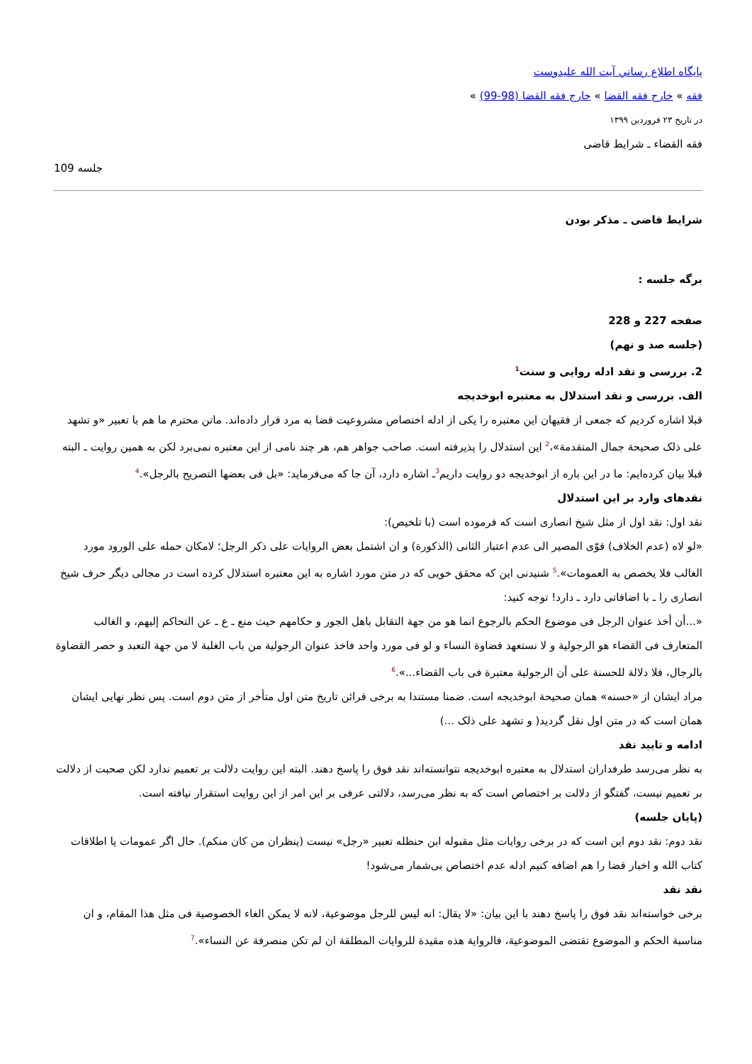پايگاه اطلاع رساني آيت الله عليدوست
فقه » خارج فقه القضا » خارج فقه القضا (98-99) »
در تاریخ ۲۳ فروردین ۱۳۹۹
فقه القضاء ـ شرایط قاضی
جلسه 109
شرایط قاضی ـ مذکر بودن
برگه جلسه :
صفحه 227 و 228
(جلسه صد و نهم)
2. بررسی و نقد ادله روایی و سنت<sup>1</sup>
الف. بررسی و نقد استدلال به معتبره ابوخدیجه
قبلا اشاره کردیم که جمعی از فقیهان این معتبره را یکی از ادله اختصاص مشروعیت قضا به مرد قرار داده‌اند. ماتن محترم ما هم با تعبیر «و تشهد علی ذلک صحیحة جمال المتقدمة»،<sup>2</sup> این استدلال را پذیرفته است. صاحب جواهر هم، هر چند نامی از این معتبره نمی‌برد لکن به همین روایت ـ البته قبلا بیان کرده‌ایم: ما در این باره از ابوخدیجه دو روایت داریم<sup>3</sup>ـ اشاره دارد، آن جا که می‌فرماید: «بل فی بعضها التصریح بالرجل».<sup>4</sup>
نقدهای وارد بر این استدلال
نقد اول: نقد اول از مثل شیخ انصاری است که فرموده است (با تلخیص):
«لو لاه (عدم الخلاف) قوّی المصیر الی عدم اعتبار الثانی (الذکورة) و ان اشتمل بعض الروایات علی ذکر الرجل؛ لامکان حمله علی الورود مورد الغالب فلا یخصص به العمومات».<sup>5</sup> شنیدنی این که محقق خویی که در متن مورد اشاره به این معتبره استدلال کرده است در مجالی دیگر حرف شیخ انصاری را ـ با اضافاتی دارد ـ دارد! توجه کنید:
«...أن أخذ عنوان الرجل فی موضوع الحکم بالرجوع انما هو من جهة التقابل باهل الجور و حکامهم حیث منع ـ ع ـ عن التحاکم إلیهم، و الغالب المتعارف فی القضاء هو الرجولیة و لا نستعهد قضاوة النساء و لو فی مورد واحد فاخذ عنوان الرجولیة من باب الغلبة لا من جهة التعبد و حصر القضاوة بالرجال، فلا دلالة للحسنة علی أن الرجولیة معتبرة فی باب القضاء...».<sup>6</sup>
مراد ایشان از «حسنه» همان صحیحة ابوخدیجه است. ضمنا مستندا به برخی قرائن تاریخ متن اول متأخر از متن دوم است. پس نظر نهایی ایشان همان است که در متن اول نقل گردید( و تشهد علی ذلک ...)
ادامه و تایید نقد
به نظر می‌رسد طرفداران استدلال به معتبره ابوخدیجه نتوانسته‌اند نقد فوق را پاسخ دهند. البته این روایت دلالت بر تعمیم ندارد لکن صحبت از دلالت بر تعمیم نیست، گفتگو از دلالت بر اختصاص است که به نظر می‌رسد، دلالتی عرفی بر این امر از این روایت استقرار نیافته است.
(پایان جلسه)
نقد دوم: نقد دوم این است که در برخی روایات مثل مقبوله ابن حنظله تعبیر «رجل» نیست (ینظران من کان منکم). حال اگر عمومات یا اطلاقات کتاب الله و اخبار قضا را هم اضافه کنیم ادله عدم اختصاص بی‌شمار می‌شود!
نقد نقد
برخی خواسته‌اند نقد فوق را پاسخ دهند با این بیان: «لا یقال: انه لیس للرجل موضوعیة، لانه لا یمکن الغاء الخصوصیة فی مثل هذا المقام، و ان مناسبة الحکم و الموضوع تقتضی الموضوعیة، فالروایة هذه مقیدة للروایات المطلقة ان لم تکن منصرفة عن النساء».<sup>7</sup>